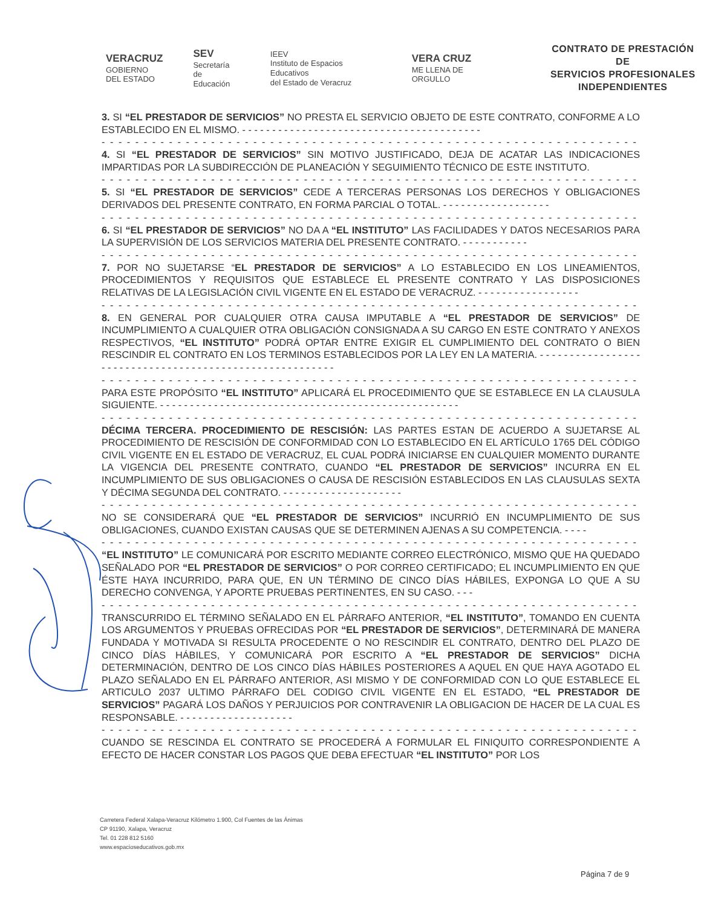VERACRUZ
GOBIERNO
DEL ESTADO
SEV
Secretaría
de Educación
IEEV
Instituto de Espacios Educativos
del Estado de Veracruz
VERA CRUZ
ME LLENA DE ORGULLO
CONTRATO DE PRESTACIÓN DE
SERVICIOS PROFESIONALES
INDEPENDIENTES
3. SI “EL PRESTADOR DE SERVICIOS” NO PRESTA EL SERVICIO OBJETO DE ESTE CONTRATO, CONFORME A LO ESTABLECIDO EN EL MISMO. - - - - - - - - - - - - - - - - - - - - - - - - - - - - - - - - - - - - - - - -
- - - - - - - - - - - - - - - - - - - - - - - - - - - - - - - - - - - - - - - - - - - - - - - - - - - - - - - - - - - - - - - - - - - - - - - -
4. SI “EL PRESTADOR DE SERVICIOS” SIN MOTIVO JUSTIFICADO, DEJA DE ACATAR LAS INDICACIONES IMPARTIDAS POR LA SUBDIRECCIÓN DE PLANEACIÓN Y SEGUIMIENTO TÉCNICO DE ESTE INSTITUTO.
- - - - - - - - - - - - - - - - - - - - - - - - - - - - - - - - - - - - - - - - - - - - - - - - - - - - - - - - - - - - - - - - - - - - - - - -
5. SI “EL PRESTADOR DE SERVICIOS” CEDE A TERCERAS PERSONAS LOS DERECHOS Y OBLIGACIONES DERIVADOS DEL PRESENTE CONTRATO, EN FORMA PARCIAL O TOTAL. - - - - - - - - - - - - - - - - - -
- - - - - - - - - - - - - - - - - - - - - - - - - - - - - - - - - - - - - - - - - - - - - - - - - - - - - - - - - - - - - - - - - - - - - - - -
6. SI “EL PRESTADOR DE SERVICIOS” NO DA A “EL INSTITUTO” LAS FACILIDADES Y DATOS NECESARIOS PARA LA SUPERVISIÓN DE LOS SERVICIOS MATERIA DEL PRESENTE CONTRATO. - - - - - - - - - - -
- - - - - - - - - - - - - - - - - - - - - - - - - - - - - - - - - - - - - - - - - - - - - - - - - - - - - - - - - - - - - - - - - - - - - - - -
7. POR NO SUJETARSE “EL PRESTADOR DE SERVICIOS” A LO ESTABLECIDO EN LOS LINEAMIENTOS, PROCEDIMIENTOS Y REQUISITOS QUE ESTABLECE EL PRESENTE CONTRATO Y LAS DISPOSICIONES RELATIVAS DE LA LEGISLACIÓN CIVIL VIGENTE EN EL ESTADO DE VERACRUZ. - - - - - - - - - - - - - - - - -
- - - - - - - - - - - - - - - - - - - - - - - - - - - - - - - - - - - - - - - - - - - - - - - - - - - - - - - - - - - - - - - - - - - - - - - -
8. EN GENERAL POR CUALQUIER OTRA CAUSA IMPUTABLE A “EL PRESTADOR DE SERVICIOS” DE INCUMPLIMIENTO A CUALQUIER OTRA OBLIGACIÓN CONSIGNADA A SU CARGO EN ESTE CONTRATO Y ANEXOS RESPECTIVOS, “EL INSTITUTO” PODRÁ OPTAR ENTRE EXIGIR EL CUMPLIMIENTO DEL CONTRATO O BIEN RESCINDIR EL CONTRATO EN LOS TERMINOS ESTABLECIDOS POR LA LEY EN LA MATERIA. - - - - - - - - - - - - - - - - - - - - - - - - - - - - - - - - - - - - - - - - - - - - - - - - - - - - - - - -
- - - - - - - - - - - - - - - - - - - - - - - - - - - - - - - - - - - - - - - - - - - - - - - - - - - - - - - - - - - - - - - - - - - - - - - -
PARA ESTE PROPÓSITO “EL INSTITUTO” APLICARÁ EL PROCEDIMIENTO QUE SE ESTABLECE EN LA CLAUSULA SIGUIENTE. - - - - - - - - - - - - - - - - - - - - - - - - - - - - - - - - - - - - - - - - - - - - - - - - - -
- - - - - - - - - - - - - - - - - - - - - - - - - - - - - - - - - - - - - - - - - - - - - - - - - - - - - - - - - - - - - - - - - - - - - - - -
DÉCIMA TERCERA. PROCEDIMIENTO DE RESCISIÓN: LAS PARTES ESTAN DE ACUERDO A SUJETARSE AL PROCEDIMIENTO DE RESCISIÓN DE CONFORMIDAD CON LO ESTABLECIDO EN EL ARTÍCULO 1765 DEL CÓDIGO CIVIL VIGENTE EN EL ESTADO DE VERACRUZ, EL CUAL PODRÁ INICIARSE EN CUALQUIER MOMENTO DURANTE LA VIGENCIA DEL PRESENTE CONTRATO, CUANDO “EL PRESTADOR DE SERVICIOS” INCURRA EN EL INCUMPLIMIENTO DE SUS OBLIGACIONES O CAUSA DE RESCISIÓN ESTABLECIDOS EN LAS CLAUSULAS SEXTA Y DÉCIMA SEGUNDA DEL CONTRATO. - - - - - - - - - - - - - - - - - - - -
- - - - - - - - - - - - - - - - - - - - - - - - - - - - - - - - - - - - - - - - - - - - - - - - - - - - - - - - - - - - - - - - - - - - - - - -
NO SE CONSIDERARÁ QUE “EL PRESTADOR DE SERVICIOS” INCURRIÓ EN INCUMPLIMIENTO DE SUS OBLIGACIONES, CUANDO EXISTAN CAUSAS QUE SE DETERMINEN AJENAS A SU COMPETENCIA. - - - -
- - - - - - - - - - - - - - - - - - - - - - - - - - - - - - - - - - - - - - - - - - - - - - - - - - - - - - - - - - - - - - - - - - - - - - - -
“EL INSTITUTO” LE COMUNICARÁ POR ESCRITO MEDIANTE CORREO ELECTRÓNICO, MISMO QUE HA QUEDADO SEÑALADO POR “EL PRESTADOR DE SERVICIOS” O POR CORREO CERTIFICADO; EL INCUMPLIMIENTO EN QUE ÉSTE HAYA INCURRIDO, PARA QUE, EN UN TÉRMINO DE CINCO DÍAS HÁBILES, EXPONGA LO QUE A SU DERECHO CONVENGA, Y APORTE PRUEBAS PERTINENTES, EN SU CASO. - - -
- - - - - - - - - - - - - - - - - - - - - - - - - - - - - - - - - - - - - - - - - - - - - - - - - - - - - - - - - - - - - - - - - - - - - - - -
TRANSCURRIDO EL TÉRMINO SEÑALADO EN EL PÁRRAFO ANTERIOR, “EL INSTITUTO”, TOMANDO EN CUENTA LOS ARGUMENTOS Y PRUEBAS OFRECIDAS POR “EL PRESTADOR DE SERVICIOS”, DETERMINARÁ DE MANERA FUNDADA Y MOTIVADA SI RESULTA PROCEDENTE O NO RESCINDIR EL CONTRATO, DENTRO DEL PLAZO DE CINCO DÍAS HÁBILES, Y COMUNICARÁ POR ESCRITO A “EL PRESTADOR DE SERVICIOS” DICHA DETERMINACIÓN, DENTRO DE LOS CINCO DÍAS HÁBILES POSTERIORES A AQUEL EN QUE HAYA AGOTADO EL PLAZO SEÑALADO EN EL PÁRRAFO ANTERIOR, ASI MISMO Y DE CONFORMIDAD CON LO QUE ESTABLECE EL ARTICULO 2037 ULTIMO PÁRRAFO DEL CODIGO CIVIL VIGENTE EN EL ESTADO, “EL PRESTADOR DE SERVICIOS” PAGARÁ LOS DAÑOS Y PERJUICIOS POR CONTRAVENIR LA OBLIGACION DE HACER DE LA CUAL ES RESPONSABLE. - - - - - - - - - - - - - - - - - - -
- - - - - - - - - - - - - - - - - - - - - - - - - - - - - - - - - - - - - - - - - - - - - - - - - - - - - - - - - - - - - - - - - - - - - - - -
CUANDO SE RESCINDA EL CONTRATO SE PROCEDERÁ A FORMULAR EL FINIQUITO CORRESPONDIENTE A EFECTO DE HACER CONSTAR LOS PAGOS QUE DEBA EFECTUAR “EL INSTITUTO” POR LOS
Carretera Federal Xalapa-Veracruz Kilómetro 1.900, Col Fuentes de las Ánimas
CP 91190, Xalapa, Veracruz
Tel. 01 228 812 5160
www.espacioseducativos.gob.mx
Página 7 de 9